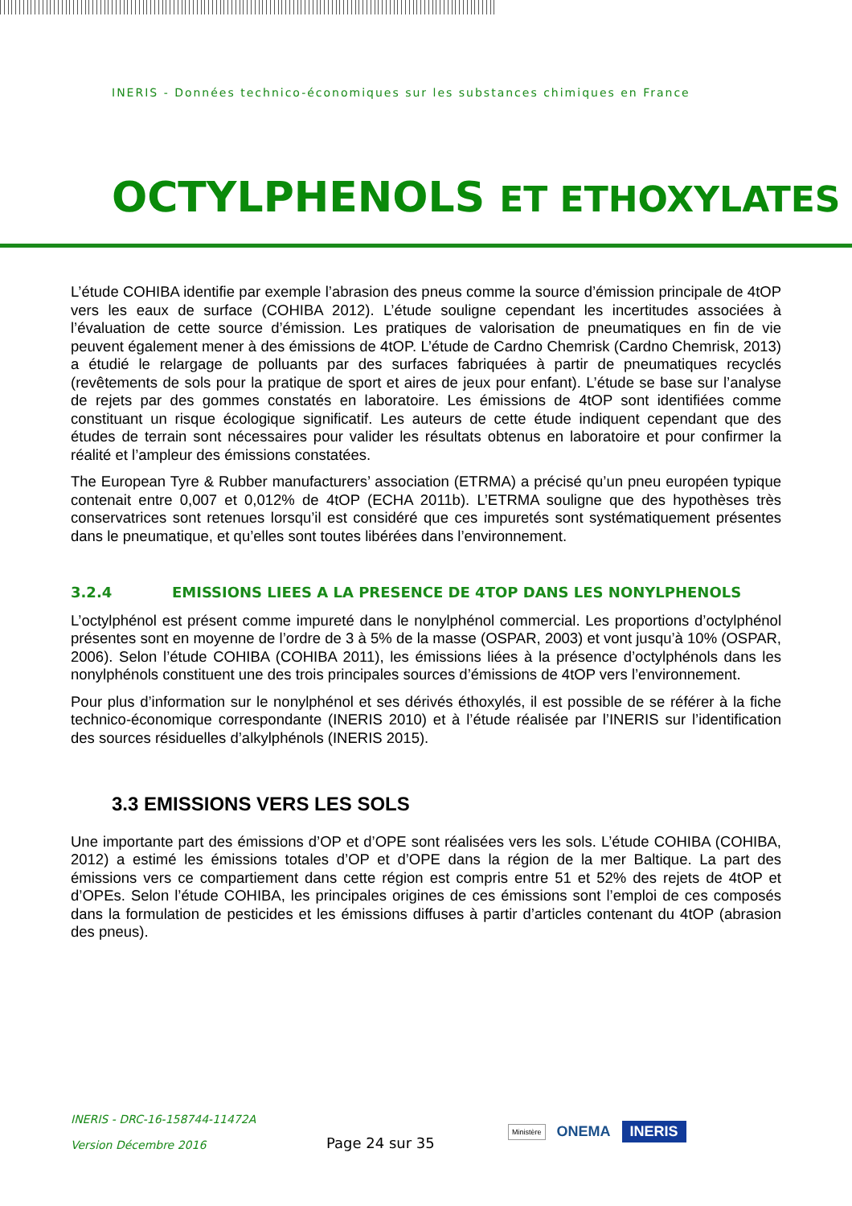INERIS - Données technico-économiques sur les substances chimiques en France
OCTYLPHENOLS ET ETHOXYLATES
L’étude COHIBA identifie par exemple l’abrasion des pneus comme la source d’émission principale de 4tOP vers les eaux de surface (COHIBA 2012). L’étude souligne cependant les incertitudes associées à l’évaluation de cette source d’émission. Les pratiques de valorisation de pneumatiques en fin de vie peuvent également mener à des émissions de 4tOP. L’étude de Cardno Chemrisk (Cardno Chemrisk, 2013) a étudié le relargage de polluants par des surfaces fabriquées à partir de pneumatiques recyclés (revêtements de sols pour la pratique de sport et aires de jeux pour enfant). L’étude se base sur l’analyse de rejets par des gommes constatés en laboratoire. Les émissions de 4tOP sont identifiées comme constituant un risque écologique significatif. Les auteurs de cette étude indiquent cependant que des études de terrain sont nécessaires pour valider les résultats obtenus en laboratoire et pour confirmer la réalité et l’ampleur des émissions constatées.
The European Tyre & Rubber manufacturers’ association (ETRMA) a précisé qu’un pneu européen typique contenait entre 0,007 et 0,012% de 4tOP (ECHA 2011b). L’ETRMA souligne que des hypothèses très conservatrices sont retenues lorsqu’il est considéré que ces impuretés sont systématiquement présentes dans le pneumatique, et qu’elles sont toutes libérées dans l’environnement.
3.2.4 EMISSIONS LIEES A LA PRESENCE DE 4TOP DANS LES NONYLPHENOLS
L’octylphénol est présent comme impureté dans le nonylphénol commercial. Les proportions d’octylphénol présentes sont en moyenne de l’ordre de 3 à 5% de la masse (OSPAR, 2003) et vont jusqu’à 10% (OSPAR, 2006). Selon l’étude COHIBA (COHIBA 2011), les émissions liées à la présence d’octylphénols dans les nonylphénols constituent une des trois principales sources d’émissions de 4tOP vers l’environnement.
Pour plus d’information sur le nonylphénol et ses dérivés éthoxylés, il est possible de se référer à la fiche technico-économique correspondante (INERIS 2010) et à l’étude réalisée par l’INERIS sur l’identification des sources résiduelles d’alkylphénols (INERIS 2015).
3.3 EMISSIONS VERS LES SOLS
Une importante part des émissions d’OP et d’OPE sont réalisées vers les sols. L’étude COHIBA (COHIBA, 2012) a estimé les émissions totales d’OP et d’OPE dans la région de la mer Baltique. La part des émissions vers ce compartiement dans cette région est compris entre 51 et 52% des rejets de 4tOP et d’OPEs. Selon l’étude COHIBA, les principales origines de ces émissions sont l’emploi de ces composés dans la formulation de pesticides et les émissions diffuses à partir d’articles contenant du 4tOP (abrasion des pneus).
INERIS - DRC-16-158744-11472A
Version Décembre 2016
Page 24 sur 35
Ministère ONEMA INERIS